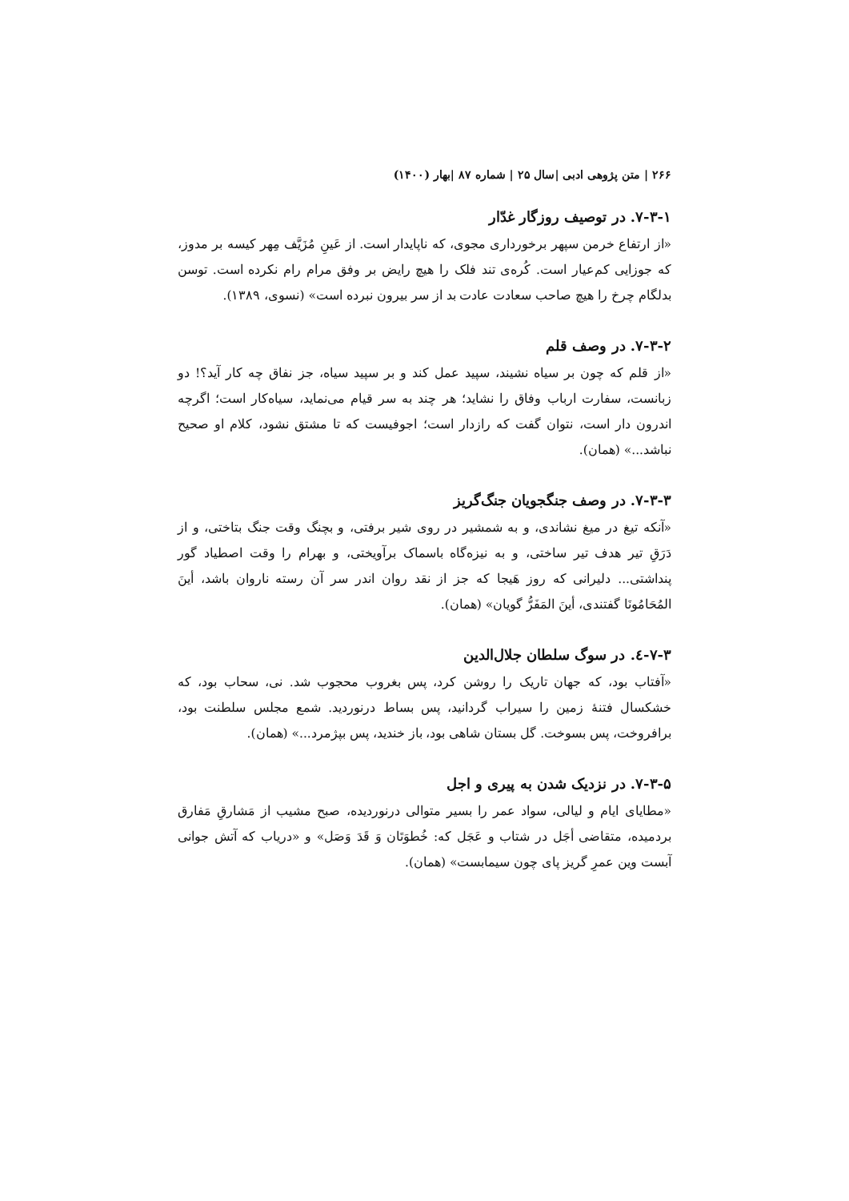۲۶۶ | متن پژوهی ادبی |سال ۲۵ | شماره ۸۷ |بهار (۱۴۰۰)
۷-۳-۱. در توصیف روزگار غدّار
«از ارتفاع خرمن سپهر برخورداری مجوی، که ناپایدار است. از عَینِ مُزَیَّف مِهر کیسه بر مدوز، که جوزایی کم‌عیار است. کُره‌ی تند فلک را هیچ رایض بر وفق مرام رام نکرده است. توسن بدلگام چرخ را هیچ صاحب سعادت عادت بد از سر بیرون نبرده است» (نسوی، ۱۳۸۹).
۷-۳-۲. در وصف قلم
«از قلم که چون بر سیاه نشیند، سپید عمل کند و بر سپید سیاه، جز نفاق چه کار آید؟! دو زبانست، سفارت ارباب وفاق را نشاید؛ هر چند به سر قیام می‌نماید، سیاه‌کار است؛ اگرچه اندرون دار است، نتوان گفت که رازدار است؛ اجوفیست که تا مشتق نشود، کلام او صحیح نباشد...» (همان).
۷-۳-۳. در وصف جنگجویان جنگ‌گریز
«آنکه تیغ در میغ نشاندی، و به شمشیر در روی شیر برفتی، و بچنگ وقت جنگ بتاختی، و از دَرَقِ تیر هدف تیر ساختی، و به نیزه‌گاه باسماک برآویختی، و بهرام را وقت اصطیاد گور پنداشتی... دلیرانی که روز هَیجا که جز از نقد روان اندر سر آن رسته ناروان باشد، أینَ المُحَامُونَا گفتندی، أینَ المَفَرُّ گویان» (همان).
۷-۳-٤. در سوگ سلطان جلال‌الدین
«آفتاب بود، که جهان تاریک را روشن کرد، پس بغروب محجوب شد. نی، سحاب بود، که خشکسال فتنهٔ زمین را سیراب گردانید، پس بساط درنوردید. شمع مجلس سلطنت بود، برافروخت، پس بسوخت. گل بستان شاهی بود، باز خندید، پس بپژمرد...» (همان).
۷-۳-۵. در نزدیک شدن به پیری و اجل
«مطایای ایام و لیالی، سواد عمر را بسیر متوالی درنوردیده، صبح مشیب از مَشارقِ مَفارق بردمیده، متقاضی أجَل در شتاب و عَجَل که: خُطوَتَان وَ قَدَ وَصَل» و «دریاب که آتش جوانی آبست وین عمرِ گریز پای چون سیمابست» (همان).